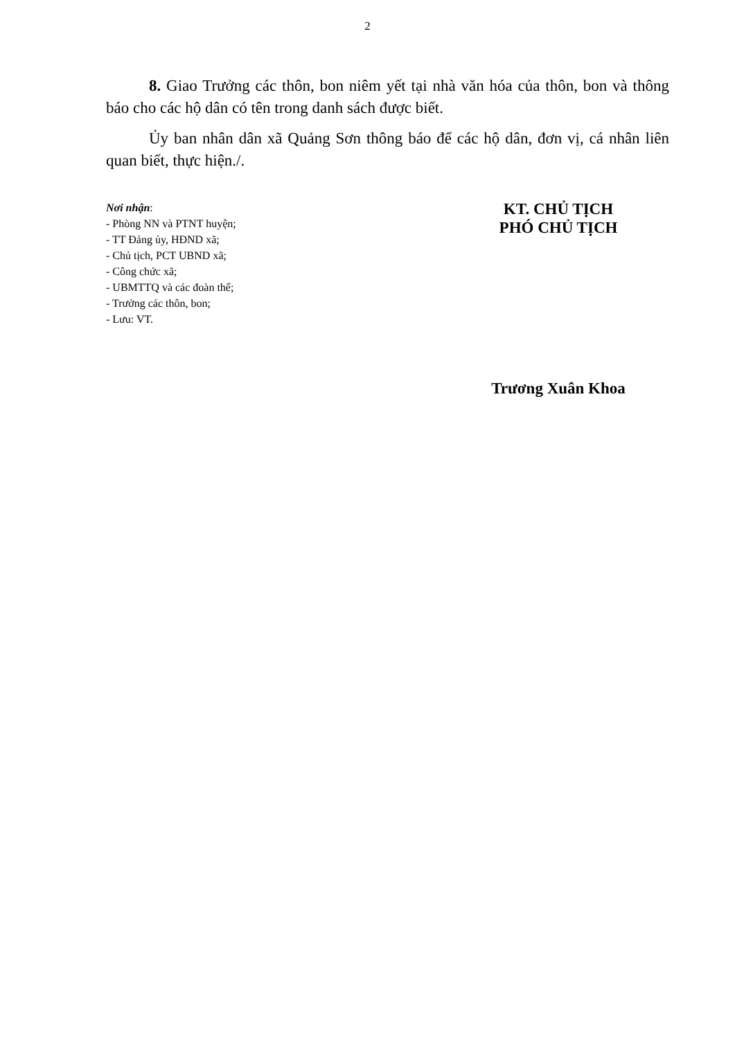2
8. Giao Trưởng các thôn, bon niêm yết tại nhà văn hóa của thôn, bon và thông báo cho các hộ dân có tên trong danh sách được biết.
Ủy ban nhân dân xã Quảng Sơn thông báo để các hộ dân, đơn vị, cá nhân liên quan biết, thực hiện./.
Nơi nhận:
- Phòng NN và PTNT huyện;
- TT Đảng ủy, HĐND xã;
- Chủ tịch, PCT UBND xã;
- Công chức xã;
- UBMTTQ và các đoàn thể;
- Trưởng các thôn, bon;
- Lưu: VT.
KT. CHỦ TỊCH
PHÓ CHỦ TỊCH
Trương Xuân Khoa